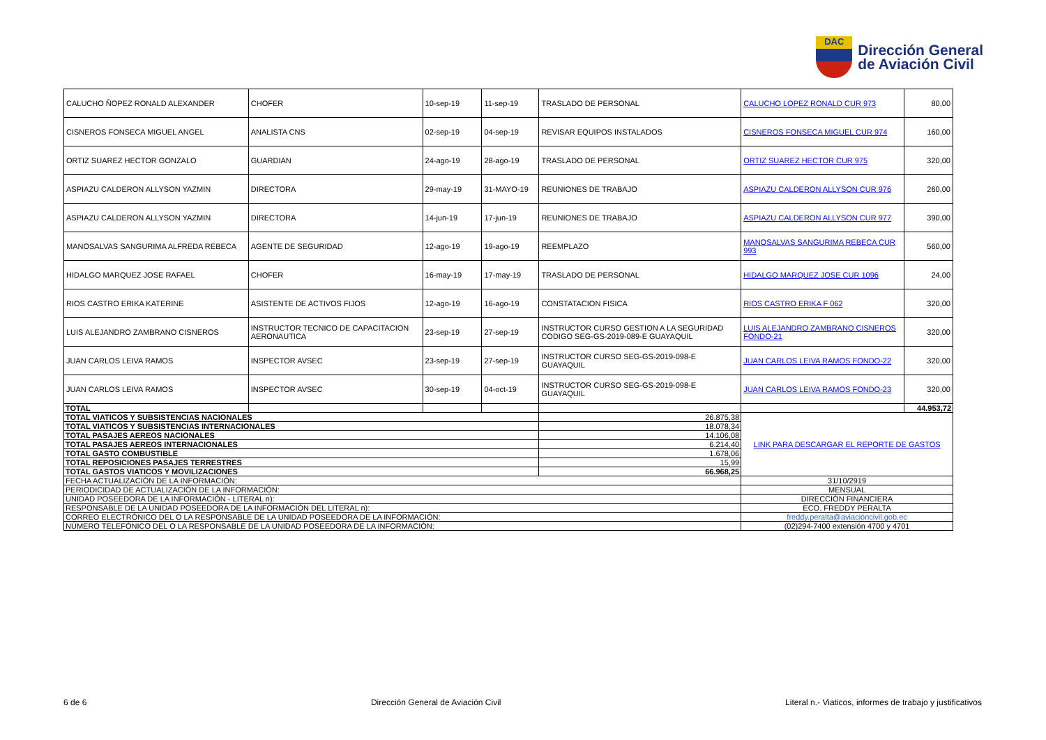DAC
Dirección General
de Aviación Civil
| CALUCHO ÑOPEZ RONALD ALEXANDER | CHOFER | 10-sep-19 | 11-sep-19 | TRASLADO DE PERSONAL | CALUCHO LOPEZ RONALD CUR 973 | 80,00 |
| CISNEROS FONSECA MIGUEL ANGEL | ANALISTA CNS | 02-sep-19 | 04-sep-19 | REVISAR EQUIPOS INSTALADOS | CISNEROS FONSECA MIGUEL CUR 974 | 160,00 |
| ORTIZ SUAREZ HECTOR GONZALO | GUARDIAN | 24-ago-19 | 28-ago-19 | TRASLADO DE PERSONAL | ORTIZ SUAREZ HECTOR CUR 975 | 320,00 |
| ASPIAZU CALDERON ALLYSON YAZMIN | DIRECTORA | 29-may-19 | 31-MAYO-19 | REUNIONES DE TRABAJO | ASPIAZU CALDERON ALLYSON CUR 976 | 260,00 |
| ASPIAZU CALDERON ALLYSON YAZMIN | DIRECTORA | 14-jun-19 | 17-jun-19 | REUNIONES DE TRABAJO | ASPIAZU CALDERON ALLYSON CUR 977 | 390,00 |
| MANOSALVAS SANGURIMA ALFREDA REBECA | AGENTE DE SEGURIDAD | 12-ago-19 | 19-ago-19 | REEMPLAZO | MANOSALVAS SANGURIMA REBECA CUR 993 | 560,00 |
| HIDALGO MARQUEZ JOSE RAFAEL | CHOFER | 16-may-19 | 17-may-19 | TRASLADO DE PERSONAL | HIDALGO MARQUEZ JOSE CUR 1096 | 24,00 |
| RIOS CASTRO ERIKA KATERINE | ASISTENTE DE ACTIVOS FIJOS | 12-ago-19 | 16-ago-19 | CONSTATACION FISICA | RIOS CASTRO ERIKA F 062 | 320,00 |
| LUIS ALEJANDRO ZAMBRANO CISNEROS | INSTRUCTOR TECNICO DE CAPACITACION AERONAUTICA | 23-sep-19 | 27-sep-19 | INSTRUCTOR CURSO GESTION A LA SEGURIDAD CODIGO SEG-GS-2019-089-E GUAYAQUIL | LUIS ALEJANDRO ZAMBRANO CISNEROS FONDO-21 | 320,00 |
| JUAN CARLOS LEIVA RAMOS | INSPECTOR AVSEC | 23-sep-19 | 27-sep-19 | INSTRUCTOR CURSO SEG-GS-2019-098-E GUAYAQUIL | JUAN CARLOS LEIVA RAMOS FONDO-22 | 320,00 |
| JUAN CARLOS LEIVA RAMOS | INSPECTOR AVSEC | 30-sep-19 | 04-oct-19 | INSTRUCTOR CURSO SEG-GS-2019-098-E GUAYAQUIL | JUAN CARLOS LEIVA RAMOS FONDO-23 | 320,00 |
| TOTAL | | | | | | 44.953,72 |
| TOTAL VIATICOS Y SUBSISTENCIAS NACIONALES | | | | 26.875,38 | LINK PARA DESCARGAR EL REPORTE DE GASTOS | |
| TOTAL VIATICOS Y SUBSISTENCIAS INTERNACIONALES | | | | 18.078,34 | | |
| TOTAL PASAJES AEREOS NACIONALES | | | | 14.106,08 | | |
| TOTAL PASAJES AEREOS INTERNACIONALES | | | | 6.214,40 | | |
| TOTAL GASTO COMBUSTIBLE | | | | 1.678,06 | | |
| TOTAL REPOSICIONES PASAJES TERRESTRES | | | | 15,99 | | |
| TOTAL GASTOS VIATICOS Y MOVILIZACIONES | | | | 66.968,25 | | |
| FECHA ACTUALIZACIÓN DE LA INFORMACIÓN: | | | | | 31/10/2919 | |
| PERIODICIDAD DE ACTUALIZACIÓN DE LA INFORMACIÓN: | | | | | MENSUAL | |
| UNIDAD POSEEDORA DE LA INFORMACIÓN - LITERAL n): | | | | | DIRECCIÓN FINANCIERA | |
| RESPONSABLE DE LA UNIDAD POSEEDORA DE LA INFORMACIÓN DEL LITERAL n): | | | | | ECO. FREDDY PERALTA | |
| CORREO ELECTRÓNICO DEL O LA RESPONSABLE DE LA UNIDAD POSEEDORA DE LA INFORMACIÓN: | | | | | freddy.peralta@aviacióncivil.gob.ec | |
| NÚMERO TELEFÓNICO DEL O LA RESPONSABLE DE LA UNIDAD POSEEDORA DE LA INFORMACIÓN: | | | | | (02)294-7400 extensión 4700 y 4701 | |
6 de 6 Dirección General de Aviación Civil Literal n.- Viaticos, informes de trabajo y justificativos